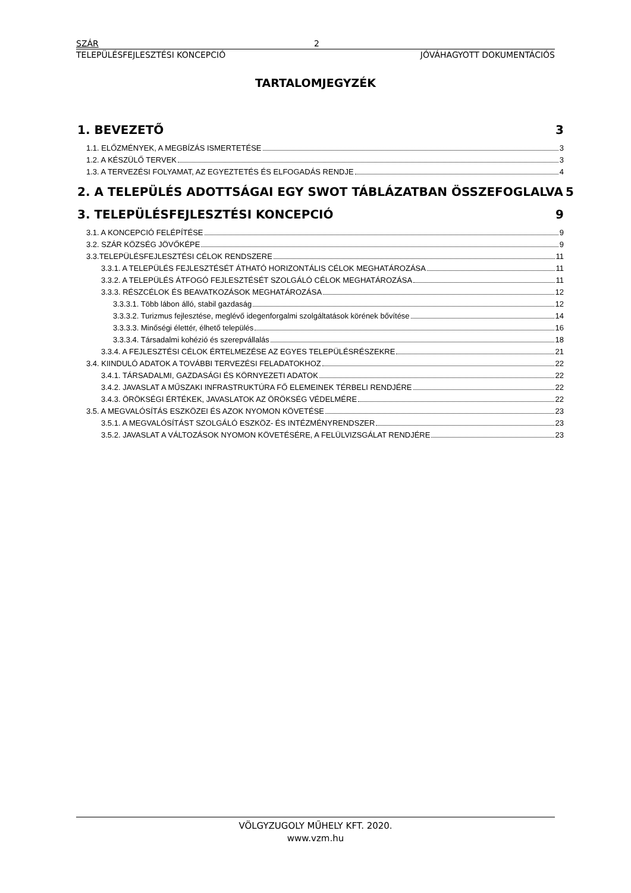SZÁR 2
TELEPÜLÉSFEJLESZTÉSI KONCEPCIÓ JÓVÁHAGYOTT DOKUMENTÁCIÓS
TARTALOMJEGYZÉK
1. BEVEZETŐ 3
1.1. ELŐZMÉNYEK, A MEGBÍZÁS ISMERTETÉSE 3
1.2. A KÉSZÜLŐ TERVEK 3
1.3. A TERVEZÉSI FOLYAMAT, AZ EGYEZTETÉS ÉS ELFOGADÁS RENDJE 4
2. A TELEPÜLÉS ADOTTSÁGAI EGY SWOT TÁBLÁZATBAN ÖSSZEFOGLALVA 5
3. TELEPÜLÉSFEJLESZTÉSI KONCEPCIÓ 9
3.1. A KONCEPCIÓ FELÉPÍTÉSE 9
3.2. SZÁR KÖZSÉG JÖVŐKÉPE 9
3.3.TELEPÜLÉSFEJLESZTÉSI CÉLOK RENDSZERE 11
3.3.1. A TELEPÜLÉS FEJLESZTÉSÉT ÁTHATÓ HORIZONTÁLIS CÉLOK MEGHATÁROZÁSA 11
3.3.2. A TELEPÜLÉS ÁTFOGÓ FEJLESZTÉSÉT SZOLGÁLÓ CÉLOK MEGHATÁROZÁSA 11
3.3.3. RÉSZCÉLOK ÉS BEAVATKOZÁSOK MEGHATÁROZÁSA 12
3.3.3.1. Több lábon álló, stabil gazdaság 12
3.3.3.2. Turizmus fejlesztése, meglévő idegenforgalmi szolgáltatások körének bővítése 14
3.3.3.3. Minőségi élettér, élhető település 16
3.3.3.4. Társadalmi kohézió és szerepvállalás 18
3.3.4. A FEJLESZTÉSI CÉLOK ÉRTELMEZÉSE AZ EGYES TELEPÜLÉSRÉSZEKRE 21
3.4. KIINDULÓ ADATOK A TOVÁBBI TERVEZÉSI FELADATOKHOZ 22
3.4.1. TÁRSADALMI, GAZDASÁGI ÉS KÖRNYEZETI ADATOK 22
3.4.2. JAVASLAT A MŰSZAKI INFRASTRUKTÚRA FŐ ELEMEINEK TÉRBELI RENDJÉRE 22
3.4.3. ÖRÖKSÉGI ÉRTÉKEK, JAVASLATOK AZ ÖRÖKSÉG VÉDELMÉRE 22
3.5. A MEGVALÓSÍTÁS ESZKÖZEI ÉS AZOK NYOMON KÖVETÉSE 23
3.5.1. A MEGVALÓSÍTÁST SZOLGÁLÓ ESZKÖZ- ÉS INTÉZMÉNYRENDSZER 23
3.5.2. JAVASLAT A VÁLTOZÁSOK NYOMON KÖVETÉSÉRE, A FELÜLVIZSGÁLAT RENDJÉRE 23
VÖLGYZUGOLY MŰHELY KFT. 2020.
www.vzm.hu